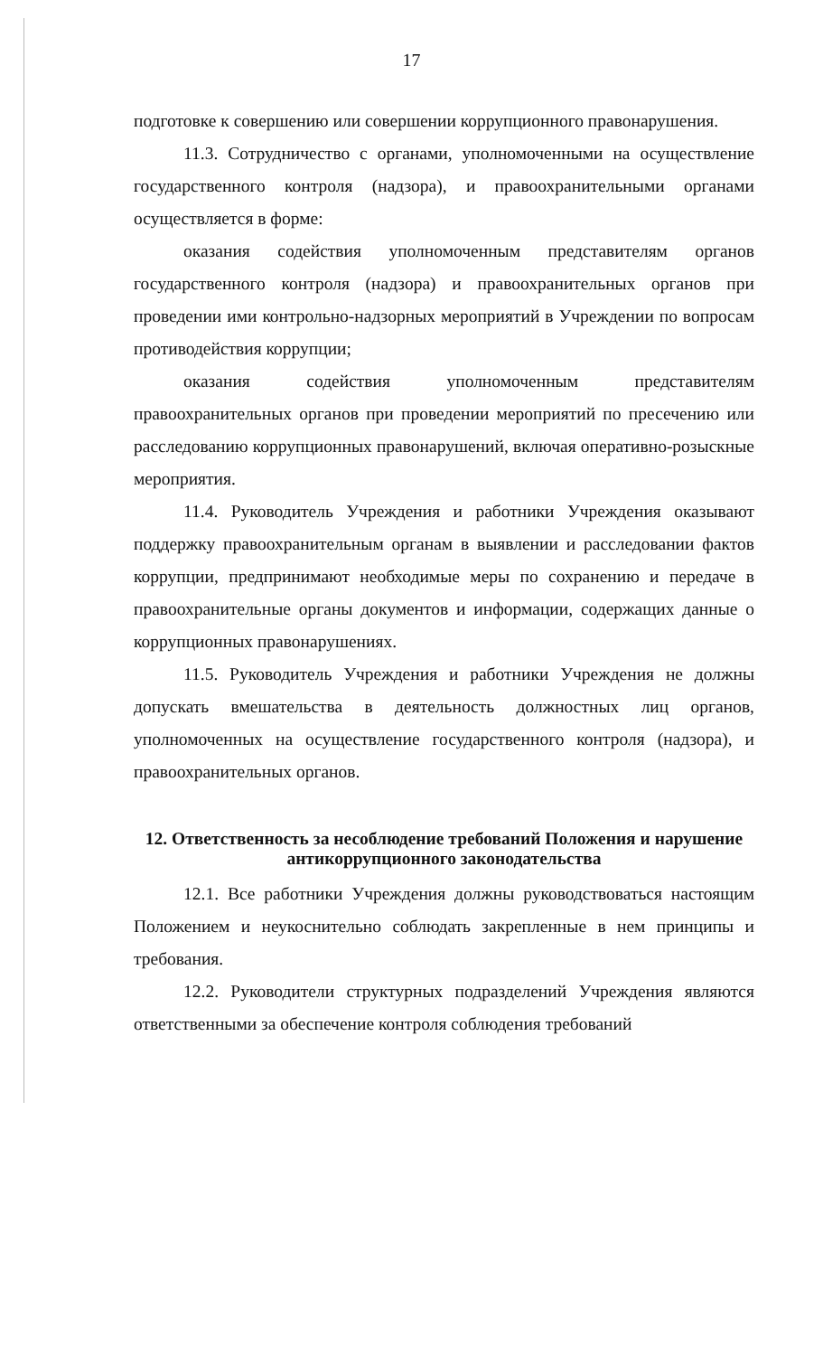17
подготовке к совершению или совершении коррупционного правонарушения.
11.3. Сотрудничество с органами, уполномоченными на осуществление государственного контроля (надзора), и правоохранительными органами осуществляется в форме:
оказания содействия уполномоченным представителям органов государственного контроля (надзора) и правоохранительных органов при проведении ими контрольно-надзорных мероприятий в Учреждении по вопросам противодействия коррупции;
оказания содействия уполномоченным представителям правоохранительных органов при проведении мероприятий по пресечению или расследованию коррупционных правонарушений, включая оперативно-розыскные мероприятия.
11.4. Руководитель Учреждения и работники Учреждения оказывают поддержку правоохранительным органам в выявлении и расследовании фактов коррупции, предпринимают необходимые меры по сохранению и передаче в правоохранительные органы документов и информации, содержащих данные о коррупционных правонарушениях.
11.5. Руководитель Учреждения и работники Учреждения не должны допускать вмешательства в деятельность должностных лиц органов, уполномоченных на осуществление государственного контроля (надзора), и правоохранительных органов.
12. Ответственность за несоблюдение требований Положения и нарушение антикоррупционного законодательства
12.1. Все работники Учреждения должны руководствоваться настоящим Положением и неукоснительно соблюдать закрепленные в нем принципы и требования.
12.2. Руководители структурных подразделений Учреждения являются ответственными за обеспечение контроля соблюдения требований